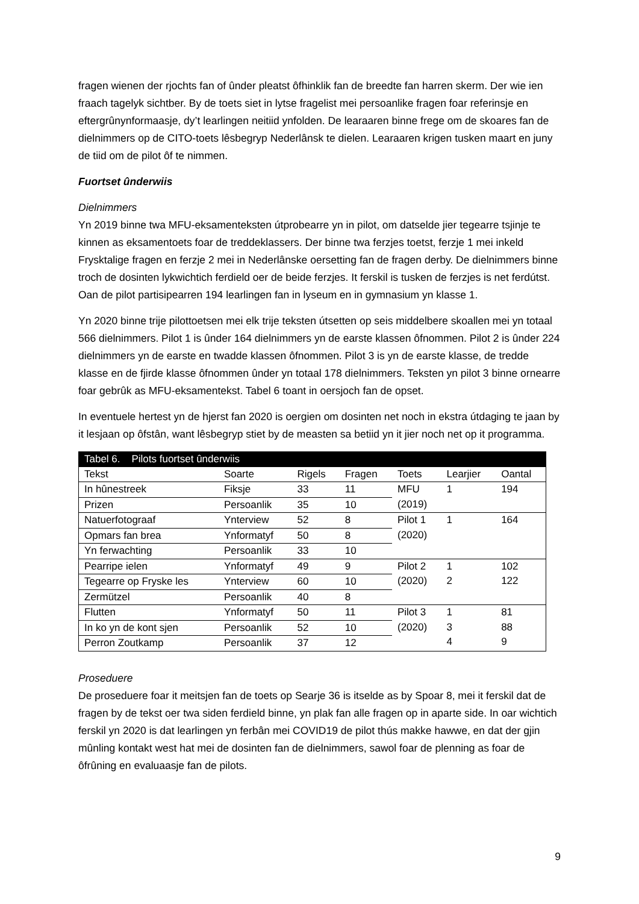fragen wienen der rjochts fan of ûnder pleatst ôfhinklik fan de breedte fan harren skerm. Der wie ien fraach tagelyk sichtber. By de toets siet in lytse fragelist mei persoanlike fragen foar referinsje en eftergrûnynformaasje, dy’t learlingen neitiid ynfolden. De learaaren binne frege om de skoares fan de dielnimmers op de CITO-toets lêsbegryp Nederlânsk te dielen. Learaaren krigen tusken maart en juny de tiid om de pilot ôf te nimmen.
Fuortset ûnderwiis
Dielnimmers
Yn 2019 binne twa MFU-eksamenteksten útprobearre yn in pilot, om datselde jier tegearre tsjinje te kinnen as eksamentoets foar de treddeklassers. Der binne twa ferzjes toetst, ferzje 1 mei inkeld Frysktalige fragen en ferzje 2 mei in Nederlânske oersetting fan de fragen derby. De dielnimmers binne troch de dosinten lykwichtich ferdield oer de beide ferzjes. It ferskil is tusken de ferzjes is net ferdútst. Oan de pilot partisipearren 194 learlingen fan in lyseum en in gymnasium yn klasse 1.
Yn 2020 binne trije pilottoetsen mei elk trije teksten útsetten op seis middelbere skoallen mei yn totaal 566 dielnimmers. Pilot 1 is ûnder 164 dielnimmers yn de earste klassen ôfnommen. Pilot 2 is ûnder 224 dielnimmers yn de earste en twadde klassen ôfnommen. Pilot 3 is yn de earste klasse, de tredde klasse en de fjirde klasse ôfnommen ûnder yn totaal 178 dielnimmers. Teksten yn pilot 3 binne ornearre foar gebrûk as MFU-eksamentekst. Tabel 6 toant in oersjoch fan de opset.
In eventuele hertest yn de hjerst fan 2020 is oergien om dosinten net noch in ekstra útdaging te jaan by it lesjaan op ôfstân, want lêsbegryp stiet by de measten sa betiid yn it jier noch net op it programma.
| Tabel 6. Pilots fuortset ûnderwiis | | | | | | |
| Tekst | Soarte | Rigels | Fragen | Toets | Learjier | Oantal |
| In hûnestreek | Fiksje | 33 | 11 | MFU (2019) | 1 | 194 |
| Prizen | Persoanlik | 35 | 10 | | | |
| Natuerfotograaf | Ynterview | 52 | 8 | Pilot 1 (2020) | 1 | 164 |
| Opmars fan brea | Ynformatyf | 50 | 8 | | | |
| Yn ferwachting | Persoanlik | 33 | 10 | | | |
| Pearripe ielen | Ynformatyf | 49 | 9 | Pilot 2 (2020) | 1 2 | 102 122 |
| Tegearre op Fryske les | Ynterview | 60 | 10 | | | |
| Zermützel | Persoanlik | 40 | 8 | | | |
| Flutten | Ynformatyf | 50 | 11 | Pilot 3 (2020) | 1 3 4 | 81 88 9 |
| In ko yn de kont sjen | Persoanlik | 52 | 10 | | | |
| Perron Zoutkamp | Persoanlik | 37 | 12 | | | |
Proseduere
De proseduere foar it meitsjen fan de toets op Searje 36 is itselde as by Spoar 8, mei it ferskil dat de fragen by de tekst oer twa siden ferdield binne, yn plak fan alle fragen op in aparte side. In oar wichtich ferskil yn 2020 is dat learlingen yn ferbân mei COVID19 de pilot thús makke hawwe, en dat der gjin mûnling kontakt west hat mei de dosinten fan de dielnimmers, sawol foar de plenning as foar de ôfrûning en evaluaasje fan de pilots.
9